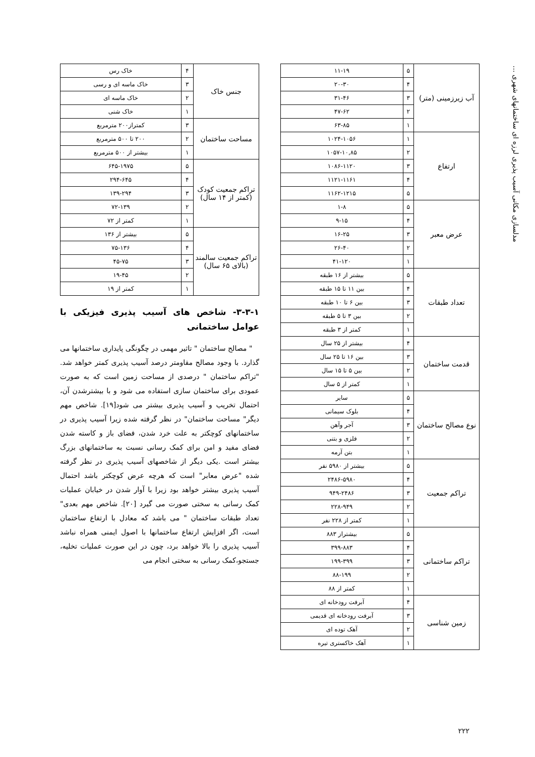مدلسازی مکانی آسیب پذیری لرزه ای ساختمانهای شهری ...
| آب زیرزمینی (متر) | ۵ | ۱۱-۱۹ |
| | ۴ | ۲۰-۳۰ |
| | ۳ | ۳۱-۴۶ |
| | ۲ | ۴۷-۶۲ |
| | ۱ | ۶۳-۸۵ |
| ارتفاع | ۱ | ۱۰۲۴-۱۰۵۶ |
| | ۲ | ۱۰۵۷-۱۰,۸۵ |
| | ۳ | ۱۰۸۶-۱۱۲۰ |
| | ۴ | ۱۱۲۱-۱۱۶۱ |
| | ۵ | ۱۱۶۲-۱۲۱۵ |
| عرض معبر | ۵ | ۱-۸ |
| | ۴ | ۹-۱۵ |
| | ۳ | ۱۶-۲۵ |
| | ۲ | ۲۶-۴۰ |
| | ۱ | ۴۱-۱۲۰ |
| تعداد طبقات | ۵ | بیشتر از ۱۶ طبقه |
| | ۴ | بین ۱۱ تا ۱۵ طبقه |
| | ۳ | بین ۶ تا ۱۰ طبقه |
| | ۲ | بین ۳ تا ۵ طبقه |
| | ۱ | کمتر از ۳ طبقه |
| قدمت ساختمان | ۴ | بیشتر از ۲۵ سال |
| | ۳ | بین ۱۶ تا ۲۵ سال |
| | ۲ | بین ۵ تا ۱۵ سال |
| | ۱ | کمتر از ۵ سال |
| نوع مصالح ساختمان | ۵ | سایر |
| | ۴ | بلوک سیمانی |
| | ۳ | آجر وآهن |
| | ۲ | فلزی و بتنی |
| | ۱ | بتن آرمه |
| تراکم جمعیت | ۵ | بیشتر از ۵۹۸۰ نفر |
| | ۴ | ۲۴۸۶-۵۹۸۰ |
| | ۳ | ۹۴۹-۲۴۸۶ |
| | ۲ | ۲۲۸-۹۴۹ |
| | ۱ | کمتر از ۲۲۸ نفر |
| تراکم ساختمانی | ۵ | بیشتراز ۸۸۳ |
| | ۴ | ۳۹۹-۸۸۳ |
| | ۳ | ۱۹۹-۳۹۹ |
| | ۲ | ۸۸-۱۹۹ |
| | ۱ | کمتر از ۸۸ |
| زمین شناسی | ۴ | آبرفت رودخانه ای |
| | ۳ | آبرفت رودخانه ای قدیمی |
| | ۲ | آهک توده ای |
| | ۱ | آهک خاکستری تیره |
| جنس خاک | ۴ | خاک رس |
| | ۳ | خاک ماسه ای و رسی |
| | ۲ | خاک ماسه ای |
| | ۱ | خاک شنی |
| مساحت ساختمان | ۳ | کمتراز۲۰۰ مترمربع |
| | ۲ | ۲۰۰ تا ۵۰۰ مترمربع |
| | ۱ | بیشتر از ۵۰۰ مترمربع |
| تراکم جمعیت کودک (کمتر از ۱۴ سال) | ۵ | ۶۴۵-۱۹۷۵ |
| | ۴ | ۲۹۴-۶۴۵ |
| | ۳ | ۱۳۹-۲۹۴ |
| | ۲ | ۷۲-۱۳۹ |
| | ۱ | کمتر از ۷۲ |
| تراکم جمعیت سالمند (بالای ۶۵ سال) | ۵ | بیشتر از ۱۳۶ |
| | ۴ | ۷۵-۱۳۶ |
| | ۳ | ۴۵-۷۵ |
| | ۲ | ۱۹-۴۵ |
| | ۱ | کمتر از ۱۹ |
۳-۳-۱- شاخص های آسیب پذیری فیزیکی با عوامل ساختمانی
" مصالح ساختمان " تاثیر مهمی در چگونگی پایداری ساختمانها می گذارد. با وجود مصالح مقاومتر درصد آسیب پذیری کمتر خواهد شد. "تراکم ساختمان " درصدی از مساحت زمین است که به صورت عمودی برای ساختمان سازی استفاده می شود و با بیشترشدن آن، احتمال تخریب و آسیب پذیری بیشتر می شود[۱۹]. شاخص مهم دیگر" مساحت ساختمان" در نظر گرفته شده زیرا آسیب پذیری در ساختمانهای کوچکتر به علت خرد شدن، فضای باز و کاسته شدن فضای مفید و امن برای کمک رسانی نسبت به ساختمانهای بزرگ بیشتر است .یکی دیگر از شاخصهای آسیب پذیری در نظر گرفته شده "عرض معابر" است که هرچه عرض کوچکتر باشد احتمال آسیب پذیری بیشتر خواهد بود زیرا با آوار شدن در خیابان عملیات کمک رسانی به سختی صورت می گیرد [۲۰]. شاخص مهم بعدی" تعداد طبقات ساختمان " می باشد که معادل با ارتفاع ساختمان است، اگر افزایش ارتفاع ساختمانها با اصول ایمنی همراه نباشد آسیب پذیری را بالا خواهد برد، چون در این صورت عملیات تخلیه، جستجو،کمک رسانی به سختی انجام می
۲۲۲